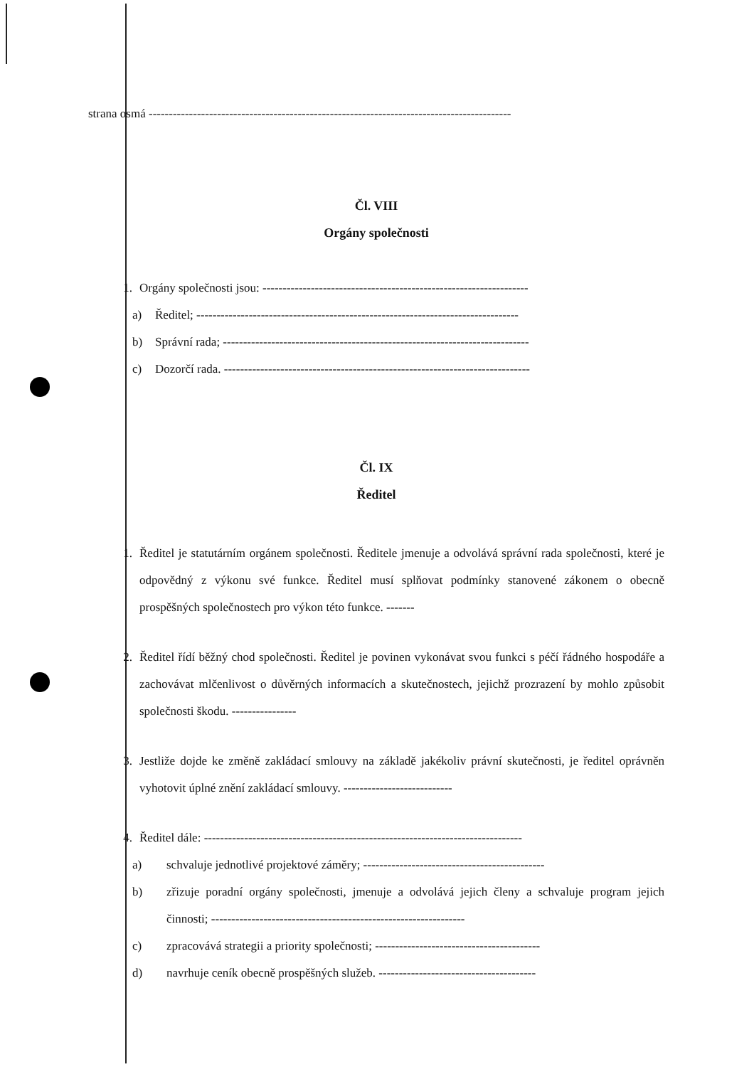strana osmá ------------------------------------------------------------------------------------------
Čl. VIII
Orgány společnosti
1. Orgány společnosti jsou: ------------------------------------------------------------------
a) Ředitel; --------------------------------------------------------------------------------
b) Správní rada; ----------------------------------------------------------------------------
c) Dozorčí rada. ----------------------------------------------------------------------------
Čl. IX
Ředitel
1. Ředitel je statutárním orgánem společnosti. Ředitele jmenuje a odvolává správní rada společnosti, které je odpovědný z výkonu své funkce. Ředitel musí splňovat podmínky stanovené zákonem o obecně prospěšných společnostech pro výkon této funkce. -------
2. Ředitel řídí běžný chod společnosti. Ředitel je povinen vykonávat svou funkci s péčí řádného hospodáře a zachovávat mlčenlivost o důvěrných informacích a skutečnostech, jejichž prozrazení by mohlo způsobit společnosti škodu. ----------------
3. Jestliže dojde ke změně zakládací smlouvy na základě jakékoliv právní skutečnosti, je ředitel oprávněn vyhotovit úplné znění zakládací smlouvy. ---------------------------
4. Ředitel dále: -------------------------------------------------------------------------------
a) schvaluje jednotlivé projektové záměry; ---------------------------------------------
b) zřizuje poradní orgány společnosti, jmenuje a odvolává jejich členy a schvaluje program jejich činnosti; ---------------------------------------------------------------
c) zpracovává strategii a priority společnosti; -----------------------------------------
d) navrhuje ceník obecně prospěšných služeb. ---------------------------------------